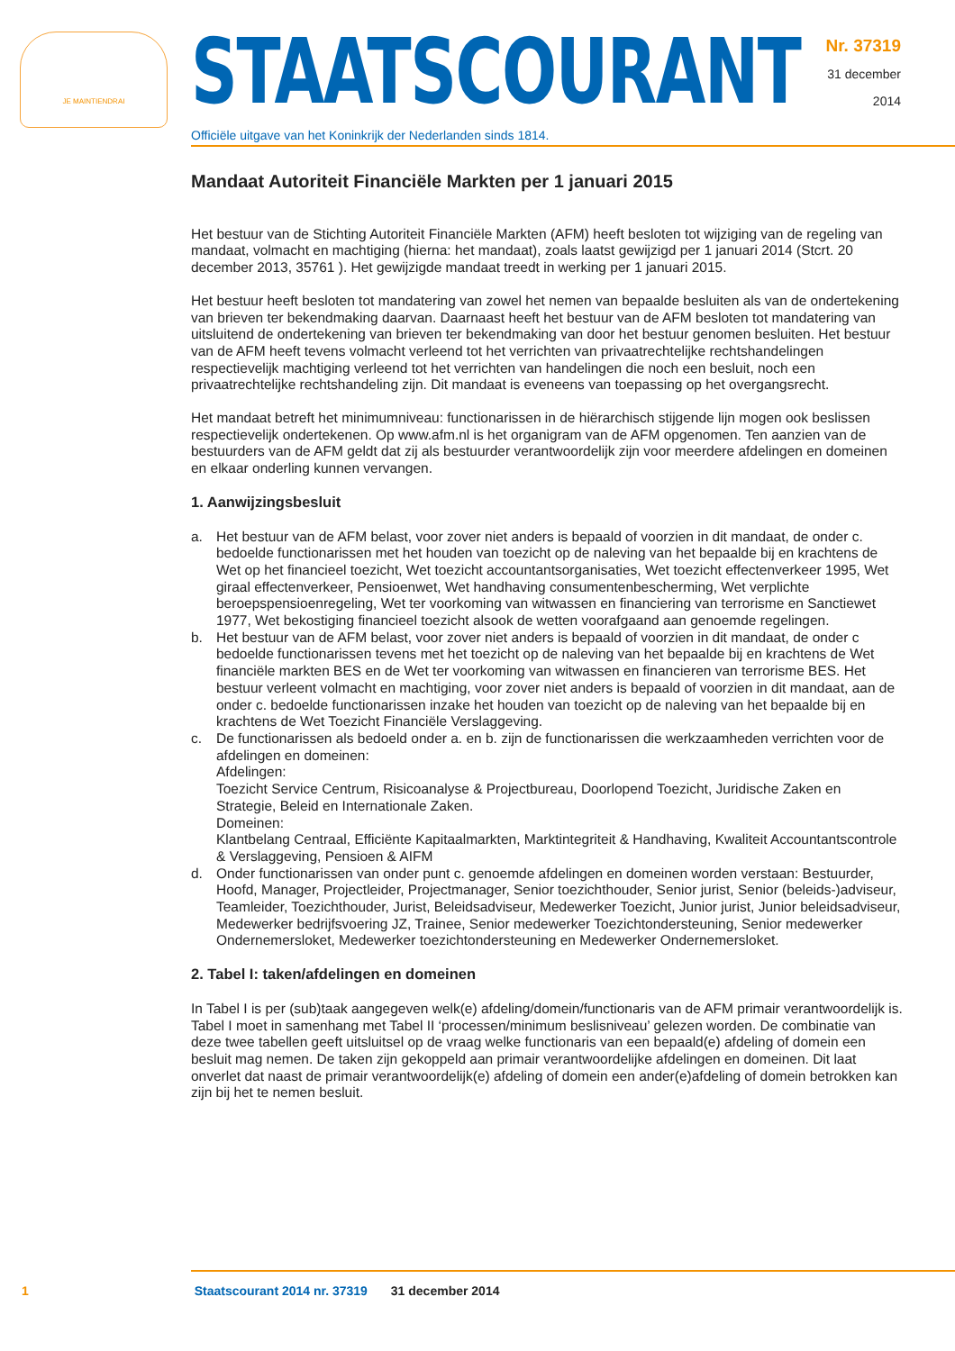JE MAINTIENDRAI
STAATSCOURANT
Officiële uitgave van het Koninkrijk der Nederlanden sinds 1814.
Nr. 37319
31 december
2014
Mandaat Autoriteit Financiële Markten per 1 januari 2015
Het bestuur van de Stichting Autoriteit Financiële Markten (AFM) heeft besloten tot wijziging van de regeling van mandaat, volmacht en machtiging (hierna: het mandaat), zoals laatst gewijzigd per 1 januari 2014 (Stcrt. 20 december 2013, 35761 ). Het gewijzigde mandaat treedt in werking per 1 januari 2015.
Het bestuur heeft besloten tot mandatering van zowel het nemen van bepaalde besluiten als van de ondertekening van brieven ter bekendmaking daarvan. Daarnaast heeft het bestuur van de AFM besloten tot mandatering van uitsluitend de ondertekening van brieven ter bekendmaking van door het bestuur genomen besluiten. Het bestuur van de AFM heeft tevens volmacht verleend tot het verrichten van privaatrechtelijke rechtshandelingen respectievelijk machtiging verleend tot het verrichten van handelingen die noch een besluit, noch een privaatrechtelijke rechtshandeling zijn. Dit mandaat is eveneens van toepassing op het overgangsrecht.
Het mandaat betreft het minimumniveau: functionarissen in de hiërarchisch stijgende lijn mogen ook beslissen respectievelijk ondertekenen. Op www.afm.nl is het organigram van de AFM opgenomen. Ten aanzien van de bestuurders van de AFM geldt dat zij als bestuurder verantwoordelijk zijn voor meerdere afdelingen en domeinen en elkaar onderling kunnen vervangen.
1. Aanwijzingsbesluit
a. Het bestuur van de AFM belast, voor zover niet anders is bepaald of voorzien in dit mandaat, de onder c. bedoelde functionarissen met het houden van toezicht op de naleving van het bepaalde bij en krachtens de Wet op het financieel toezicht, Wet toezicht accountantsorganisaties, Wet toezicht effectenverkeer 1995, Wet giraal effectenverkeer, Pensioenwet, Wet handhaving consumentenbescherming, Wet verplichte beroepspensioenregeling, Wet ter voorkoming van witwassen en financiering van terrorisme en Sanctiewet 1977, Wet bekostiging financieel toezicht alsook de wetten voorafgaand aan genoemde regelingen.
b. Het bestuur van de AFM belast, voor zover niet anders is bepaald of voorzien in dit mandaat, de onder c bedoelde functionarissen tevens met het toezicht op de naleving van het bepaalde bij en krachtens de Wet financiële markten BES en de Wet ter voorkoming van witwassen en financieren van terrorisme BES. Het bestuur verleent volmacht en machtiging, voor zover niet anders is bepaald of voorzien in dit mandaat, aan de onder c. bedoelde functionarissen inzake het houden van toezicht op de naleving van het bepaalde bij en krachtens de Wet Toezicht Financiële Verslaggeving.
c. De functionarissen als bedoeld onder a. en b. zijn de functionarissen die werkzaamheden verrichten voor de afdelingen en domeinen:
Afdelingen:
Toezicht Service Centrum, Risicoanalyse & Projectbureau, Doorlopend Toezicht, Juridische Zaken en Strategie, Beleid en Internationale Zaken.
Domeinen:
Klantbelang Centraal, Efficiënte Kapitaalmarkten, Marktintegriteit & Handhaving, Kwaliteit Accountantscontrole & Verslaggeving, Pensioen & AIFM
d. Onder functionarissen van onder punt c. genoemde afdelingen en domeinen worden verstaan: Bestuurder, Hoofd, Manager, Projectleider, Projectmanager, Senior toezichthouder, Senior jurist, Senior (beleids-)adviseur, Teamleider, Toezichthouder, Jurist, Beleidsadviseur, Medewerker Toezicht, Junior jurist, Junior beleidsadviseur, Medewerker bedrijfsvoering JZ, Trainee, Senior medewerker Toezichtondersteuning, Senior medewerker Ondernemersloket, Medewerker toezichtondersteuning en Medewerker Ondernemersloket.
2. Tabel I: taken/afdelingen en domeinen
In Tabel I is per (sub)taak aangegeven welk(e) afdeling/domein/functionaris van de AFM primair verantwoordelijk is. Tabel I moet in samenhang met Tabel II ‘processen/minimum beslisniveau’ gelezen worden. De combinatie van deze twee tabellen geeft uitsluitsel op de vraag welke functionaris van een bepaald(e) afdeling of domein een besluit mag nemen. De taken zijn gekoppeld aan primair verantwoordelijke afdelingen en domeinen. Dit laat onverlet dat naast de primair verantwoordelijk(e) afdeling of domein een ander(e)afdeling of domein betrokken kan zijn bij het te nemen besluit.
1 Staatscourant 2014 nr. 37319 31 december 2014